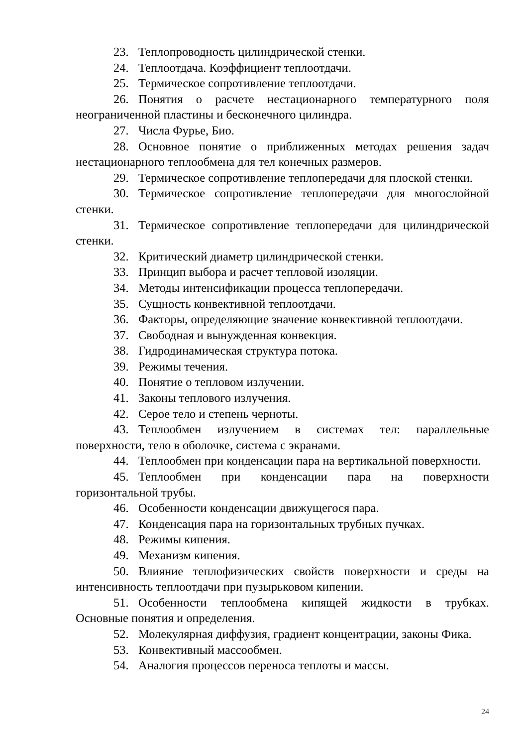23. Теплопроводность цилиндрической стенки.
24. Теплоотдача. Коэффициент теплоотдачи.
25. Термическое сопротивление теплоотдачи.
26. Понятия о расчете нестационарного температурного поля неограниченной пластины и бесконечного цилиндра.
27. Числа Фурье, Био.
28. Основное понятие о приближенных методах решения задач нестационарного теплообмена для тел конечных размеров.
29. Термическое сопротивление теплопередачи для плоской стенки.
30. Термическое сопротивление теплопередачи для многослойной стенки.
31. Термическое сопротивление теплопередачи для цилиндрической стенки.
32. Критический диаметр цилиндрической стенки.
33. Принцип выбора и расчет тепловой изоляции.
34. Методы интенсификации процесса теплопередачи.
35. Сущность конвективной теплоотдачи.
36. Факторы, определяющие значение конвективной теплоотдачи.
37. Свободная и вынужденная конвекция.
38. Гидродинамическая структура потока.
39. Режимы течения.
40. Понятие о тепловом излучении.
41. Законы теплового излучения.
42. Серое тело и степень черноты.
43. Теплообмен излучением в системах тел: параллельные поверхности, тело в оболочке, система с экранами.
44. Теплообмен при конденсации пара на вертикальной поверхности.
45. Теплообмен при конденсации пара на поверхности горизонтальной трубы.
46. Особенности конденсации движущегося пара.
47. Конденсация пара на горизонтальных трубных пучках.
48. Режимы кипения.
49. Механизм кипения.
50. Влияние теплофизических свойств поверхности и среды на интенсивность теплоотдачи при пузырьковом кипении.
51. Особенности теплообмена кипящей жидкости в трубках. Основные понятия и определения.
52. Молекулярная диффузия, градиент концентрации, законы Фика.
53. Конвективный массообмен.
54. Аналогия процессов переноса теплоты и массы.
24